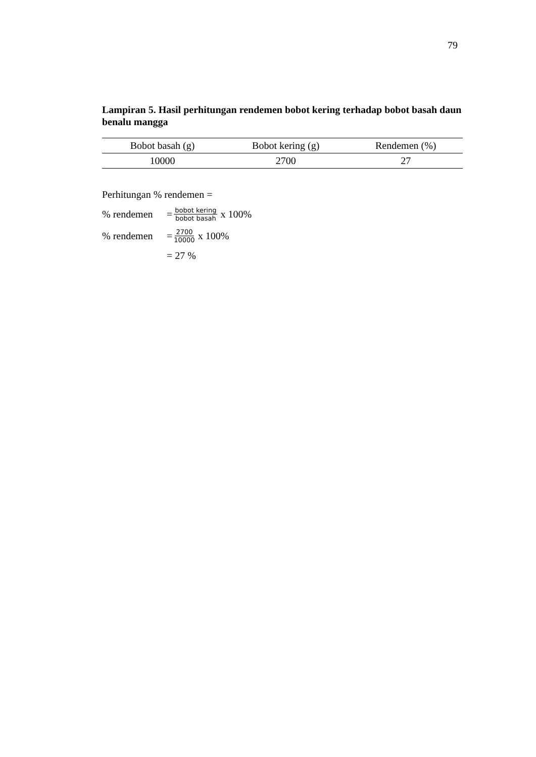79
Lampiran 5. Hasil perhitungan rendemen bobot kering terhadap bobot basah daun benalu mangga
| Bobot basah (g) | Bobot kering (g) | Rendemen (%) |
| --- | --- | --- |
| 10000 | 2700 | 27 |
Perhitungan % rendemen =
% rendemen = bobot kering bobot basah x 100%
% rendemen = 2700 10000 x 100%
= 27 %